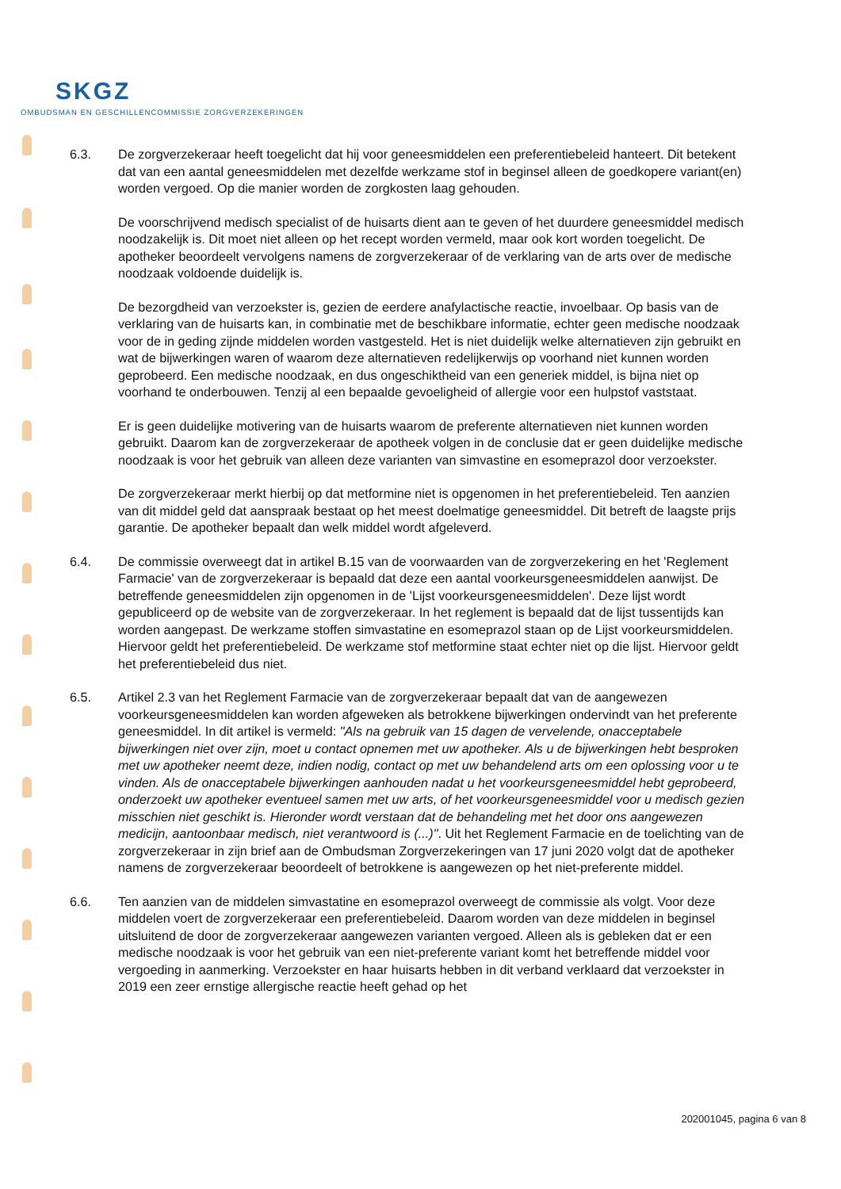SKGZ
OMBUDSMAN EN GESCHILLENCOMMISSIE ZORGVERZEKERINGEN
6.3. De zorgverzekeraar heeft toegelicht dat hij voor geneesmiddelen een preferentiebeleid hanteert. Dit betekent dat van een aantal geneesmiddelen met dezelfde werkzame stof in beginsel alleen de goedkopere variant(en) worden vergoed. Op die manier worden de zorgkosten laag gehouden.
De voorschrijvend medisch specialist of de huisarts dient aan te geven of het duurdere geneesmiddel medisch noodzakelijk is. Dit moet niet alleen op het recept worden vermeld, maar ook kort worden toegelicht. De apotheker beoordeelt vervolgens namens de zorgverzekeraar of de verklaring van de arts over de medische noodzaak voldoende duidelijk is.
De bezorgdheid van verzoekster is, gezien de eerdere anafylactische reactie, invoelbaar. Op basis van de verklaring van de huisarts kan, in combinatie met de beschikbare informatie, echter geen medische noodzaak voor de in geding zijnde middelen worden vastgesteld. Het is niet duidelijk welke alternatieven zijn gebruikt en wat de bijwerkingen waren of waarom deze alternatieven redelijkerwijs op voorhand niet kunnen worden geprobeerd. Een medische noodzaak, en dus ongeschiktheid van een generiek middel, is bijna niet op voorhand te onderbouwen. Tenzij al een bepaalde gevoeligheid of allergie voor een hulpstof vaststaat.
Er is geen duidelijke motivering van de huisarts waarom de preferente alternatieven niet kunnen worden gebruikt. Daarom kan de zorgverzekeraar de apotheek volgen in de conclusie dat er geen duidelijke medische noodzaak is voor het gebruik van alleen deze varianten van simvastine en esomeprazol door verzoekster.
De zorgverzekeraar merkt hierbij op dat metformine niet is opgenomen in het preferentiebeleid. Ten aanzien van dit middel geld dat aanspraak bestaat op het meest doelmatige geneesmiddel. Dit betreft de laagste prijs garantie. De apotheker bepaalt dan welk middel wordt afgeleverd.
6.4. De commissie overweegt dat in artikel B.15 van de voorwaarden van de zorgverzekering en het 'Reglement Farmacie' van de zorgverzekeraar is bepaald dat deze een aantal voorkeursgeneesmiddelen aanwijst. De betreffende geneesmiddelen zijn opgenomen in de 'Lijst voorkeursgeneesmiddelen'. Deze lijst wordt gepubliceerd op de website van de zorgverzekeraar. In het reglement is bepaald dat de lijst tussentijds kan worden aangepast. De werkzame stoffen simvastatine en esomeprazol staan op de Lijst voorkeursmiddelen. Hiervoor geldt het preferentiebeleid. De werkzame stof metformine staat echter niet op die lijst. Hiervoor geldt het preferentiebeleid dus niet.
6.5. Artikel 2.3 van het Reglement Farmacie van de zorgverzekeraar bepaalt dat van de aangewezen voorkeursgeneesmiddelen kan worden afgeweken als betrokkene bijwerkingen ondervindt van het preferente geneesmiddel. In dit artikel is vermeld: "Als na gebruik van 15 dagen de vervelende, onacceptabele bijwerkingen niet over zijn, moet u contact opnemen met uw apotheker. Als u de bijwerkingen hebt besproken met uw apotheker neemt deze, indien nodig, contact op met uw behandelend arts om een oplossing voor u te vinden. Als de onacceptabele bijwerkingen aanhouden nadat u het voorkeursgeneesmiddel hebt geprobeerd, onderzoekt uw apotheker eventueel samen met uw arts, of het voorkeursgeneesmiddel voor u medisch gezien misschien niet geschikt is. Hieronder wordt verstaan dat de behandeling met het door ons aangewezen medicijn, aantoonbaar medisch, niet verantwoord is (...)". Uit het Reglement Farmacie en de toelichting van de zorgverzekeraar in zijn brief aan de Ombudsman Zorgverzekeringen van 17 juni 2020 volgt dat de apotheker namens de zorgverzekeraar beoordeelt of betrokkene is aangewezen op het niet-preferente middel.
6.6. Ten aanzien van de middelen simvastatine en esomeprazol overweegt de commissie als volgt. Voor deze middelen voert de zorgverzekeraar een preferentiebeleid. Daarom worden van deze middelen in beginsel uitsluitend de door de zorgverzekeraar aangewezen varianten vergoed. Alleen als is gebleken dat er een medische noodzaak is voor het gebruik van een niet-preferente variant komt het betreffende middel voor vergoeding in aanmerking. Verzoekster en haar huisarts hebben in dit verband verklaard dat verzoekster in 2019 een zeer ernstige allergische reactie heeft gehad op het
202001045, pagina 6 van 8